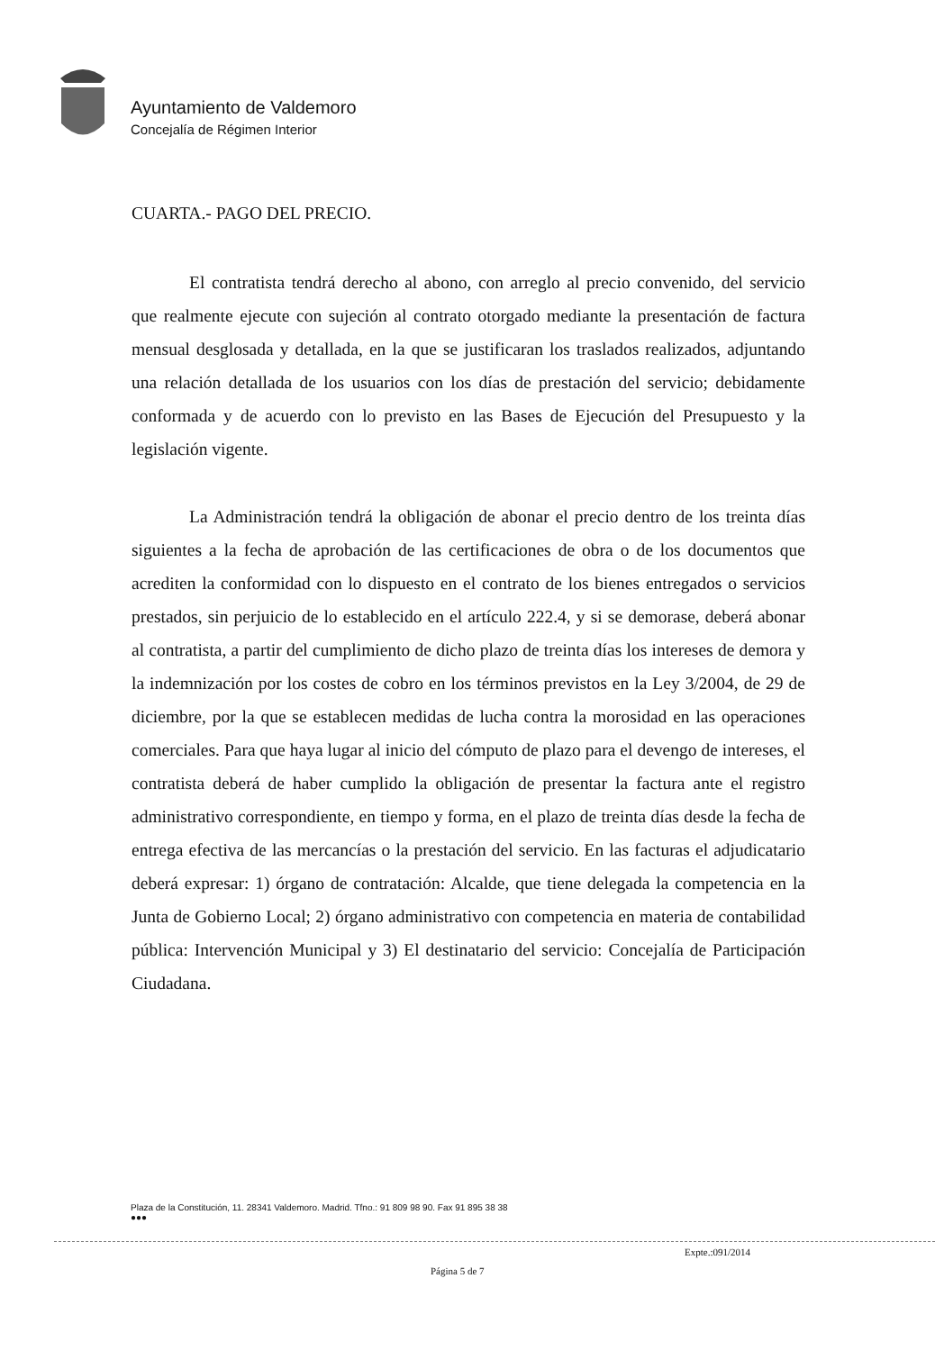Ayuntamiento de Valdemoro
Concejalía de Régimen Interior
CUARTA.- PAGO DEL PRECIO.
El contratista tendrá derecho al abono, con arreglo al precio convenido, del servicio que realmente ejecute con sujeción al contrato otorgado mediante la presentación de factura mensual desglosada y detallada, en la que se justificaran los traslados realizados, adjuntando una relación detallada de los usuarios con los días de prestación del servicio; debidamente conformada y de acuerdo con lo previsto en las Bases de Ejecución del Presupuesto y la legislación vigente.
La Administración tendrá la obligación de abonar el precio dentro de los treinta días siguientes a la fecha de aprobación de las certificaciones de obra o de los documentos que acrediten la conformidad con lo dispuesto en el contrato de los bienes entregados o servicios prestados, sin perjuicio de lo establecido en el artículo 222.4, y si se demorase, deberá abonar al contratista, a partir del cumplimiento de dicho plazo de treinta días los intereses de demora y la indemnización por los costes de cobro en los términos previstos en la Ley 3/2004, de 29 de diciembre, por la que se establecen medidas de lucha contra la morosidad en las operaciones comerciales. Para que haya lugar al inicio del cómputo de plazo para el devengo de intereses, el contratista deberá de haber cumplido la obligación de presentar la factura ante el registro administrativo correspondiente, en tiempo y forma, en el plazo de treinta días desde la fecha de entrega efectiva de las mercancías o la prestación del servicio. En las facturas el adjudicatario deberá expresar: 1) órgano de contratación: Alcalde, que tiene delegada la competencia en la Junta de Gobierno Local; 2) órgano administrativo con competencia en materia de contabilidad pública: Intervención Municipal y 3) El destinatario del servicio: Concejalía de Participación Ciudadana.
Plaza de la Constitución, 11. 28341 Valdemoro. Madrid. Tfno.: 91 809 98 90. Fax 91 895 38 38
●●●
Expte.:091/2014
Página 5 de 7